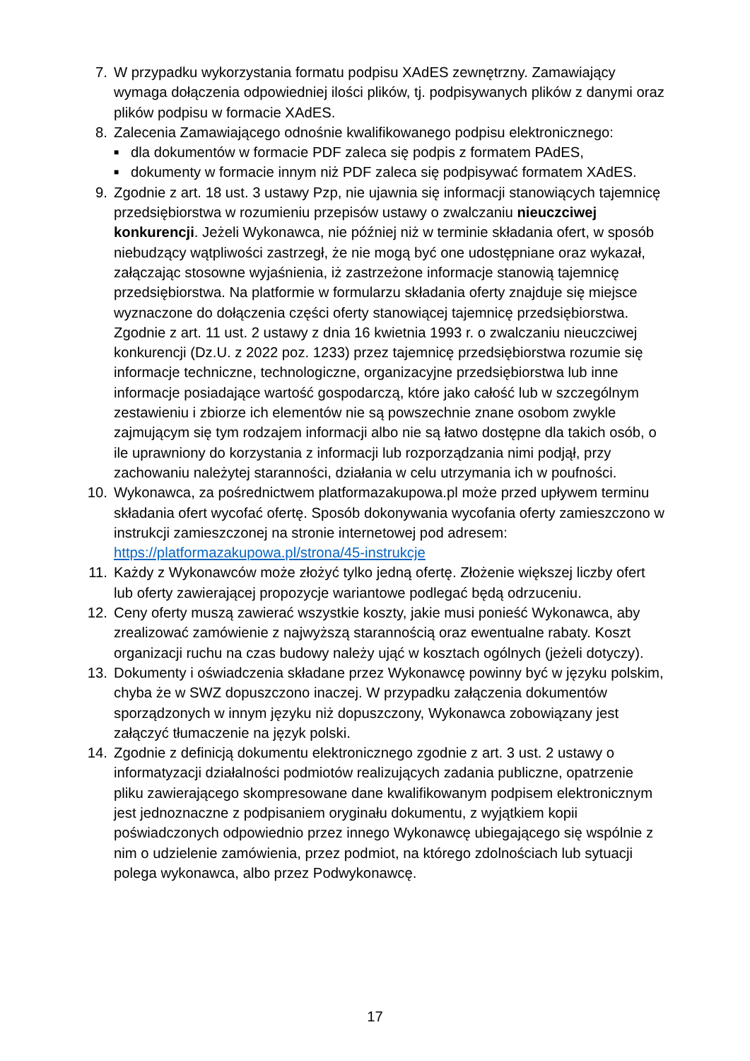7. W przypadku wykorzystania formatu podpisu XAdES zewnętrzny. Zamawiający wymaga dołączenia odpowiedniej ilości plików, tj. podpisywanych plików z danymi oraz plików podpisu w formacie XAdES.
8. Zalecenia Zamawiającego odnośnie kwalifikowanego podpisu elektronicznego:
■ dla dokumentów w formacie PDF zaleca się podpis z formatem PAdES,
■ dokumenty w formacie innym niż PDF zaleca się podpisywać formatem XAdES.
9. Zgodnie z art. 18 ust. 3 ustawy Pzp, nie ujawnia się informacji stanowiących tajemnicę przedsiębiorstwa w rozumieniu przepisów ustawy o zwalczaniu nieuczciwej konkurencji. Jeżeli Wykonawca, nie później niż w terminie składania ofert, w sposób niebudzący wątpliwości zastrzegł, że nie mogą być one udostępniane oraz wykazał, załączając stosowne wyjaśnienia, iż zastrzeżone informacje stanowią tajemnicę przedsiębiorstwa. Na platformie w formularzu składania oferty znajduje się miejsce wyznaczone do dołączenia części oferty stanowiącej tajemnicę przedsiębiorstwa. Zgodnie z art. 11 ust. 2 ustawy z dnia 16 kwietnia 1993 r. o zwalczaniu nieuczciwej konkurencji (Dz.U. z 2022 poz. 1233) przez tajemnicę przedsiębiorstwa rozumie się informacje techniczne, technologiczne, organizacyjne przedsiębiorstwa lub inne informacje posiadające wartość gospodarczą, które jako całość lub w szczególnym zestawieniu i zbiorze ich elementów nie są powszechnie znane osobom zwykle zajmującym się tym rodzajem informacji albo nie są łatwo dostępne dla takich osób, o ile uprawniony do korzystania z informacji lub rozporządzania nimi podjął, przy zachowaniu należytej staranności, działania w celu utrzymania ich w poufności.
10. Wykonawca, za pośrednictwem platformazakupowa.pl może przed upływem terminu składania ofert wycofać ofertę. Sposób dokonywania wycofania oferty zamieszczono w instrukcji zamieszczonej na stronie internetowej pod adresem: https://platformazakupowa.pl/strona/45-instrukcje
11. Każdy z Wykonawców może złożyć tylko jedną ofertę. Złożenie większej liczby ofert lub oferty zawierającej propozycje wariantowe podlegać będą odrzuceniu.
12. Ceny oferty muszą zawierać wszystkie koszty, jakie musi ponieść Wykonawca, aby zrealizować zamówienie z najwyższą starannością oraz ewentualne rabaty. Koszt organizacji ruchu na czas budowy należy ująć w kosztach ogólnych (jeżeli dotyczy).
13. Dokumenty i oświadczenia składane przez Wykonawcę powinny być w języku polskim, chyba że w SWZ dopuszczono inaczej. W przypadku załączenia dokumentów sporządzonych w innym języku niż dopuszczony, Wykonawca zobowiązany jest załączyć tłumaczenie na język polski.
14. Zgodnie z definicją dokumentu elektronicznego zgodnie z art. 3 ust. 2 ustawy o informatyzacji działalności podmiotów realizujących zadania publiczne, opatrzenie pliku zawierającego skompresowane dane kwalifikowanym podpisem elektronicznym jest jednoznaczne z podpisaniem oryginału dokumentu, z wyjątkiem kopii poświadczonych odpowiednio przez innego Wykonawcę ubiegającego się wspólnie z nim o udzielenie zamówienia, przez podmiot, na którego zdolnościach lub sytuacji polega wykonawca, albo przez Podwykonawcę.
17